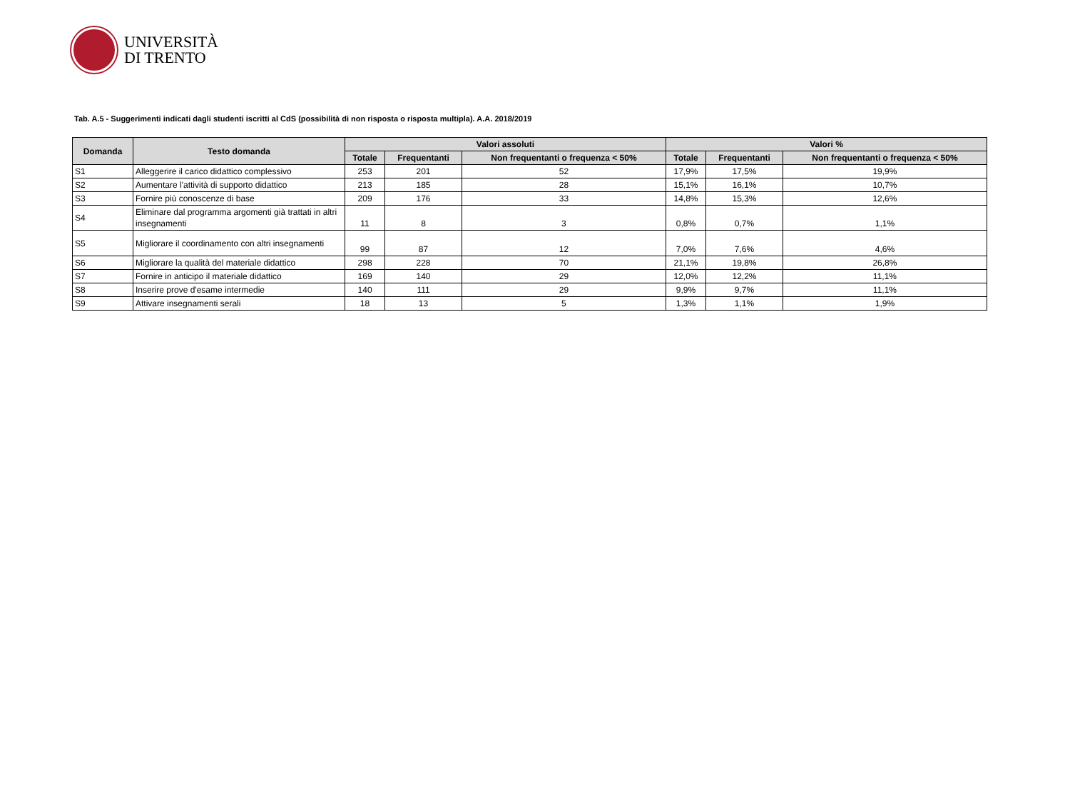UNIVERSITÀ
DI TRENTO
Tab. A.5 - Suggerimenti indicati dagli studenti iscritti al CdS (possibilità di non risposta o risposta multipla). A.A. 2018/2019
| Domanda | Testo domanda | Valori assoluti | | | Valori % | | |
| --- | --- | --- | --- | --- | --- | --- | --- |
| | | Totale | Frequentanti | Non frequentanti o frequenza < 50% | Totale | Frequentanti | Non frequentanti o frequenza < 50% |
| S1 | Alleggerire il carico didattico complessivo | 253 | 201 | 52 | 17,9% | 17,5% | 19,9% |
| S2 | Aumentare l'attività di supporto didattico | 213 | 185 | 28 | 15,1% | 16,1% | 10,7% |
| S3 | Fornire più conoscenze di base | 209 | 176 | 33 | 14,8% | 15,3% | 12,6% |
| S4 | Eliminare dal programma argomenti già trattati in altri insegnamenti | 11 | 8 | 3 | 0,8% | 0,7% | 1,1% |
| S5 | Migliorare il coordinamento con altri insegnamenti | 99 | 87 | 12 | 7,0% | 7,6% | 4,6% |
| S6 | Migliorare la qualità del materiale didattico | 298 | 228 | 70 | 21,1% | 19,8% | 26,8% |
| S7 | Fornire in anticipo il materiale didattico | 169 | 140 | 29 | 12,0% | 12,2% | 11,1% |
| S8 | Inserire prove d'esame intermedie | 140 | 111 | 29 | 9,9% | 9,7% | 11,1% |
| S9 | Attivare insegnamenti serali | 18 | 13 | 5 | 1,3% | 1,1% | 1,9% |